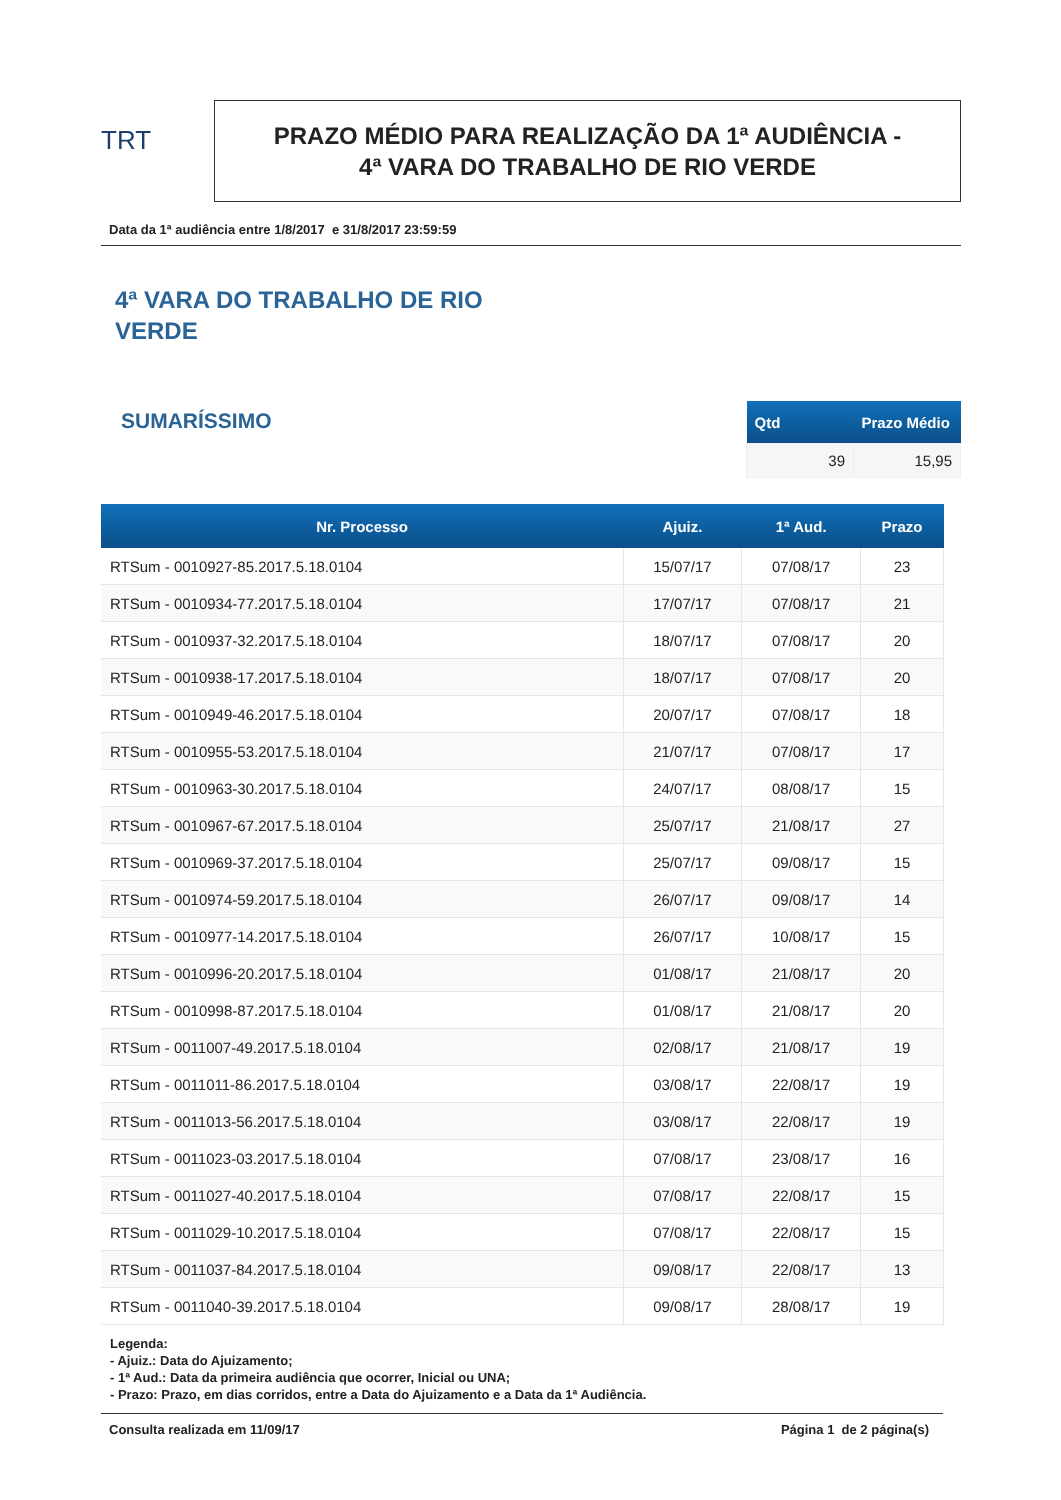TRT
PRAZO MÉDIO PARA REALIZAÇÃO DA 1ª AUDIÊNCIA -
4ª VARA DO TRABALHO DE RIO VERDE
Data da 1ª audiência entre 1/8/2017 e 31/8/2017 23:59:59
4ª VARA DO TRABALHO DE RIO
VERDE
SUMARÍSSIMO
| Qtd | Prazo Médio |
| --- | --- |
| 39 | 15,95 |
| Nr. Processo | Ajuiz. | 1ª Aud. | Prazo |
| --- | --- | --- | --- |
| RTSum - 0010927-85.2017.5.18.0104 | 15/07/17 | 07/08/17 | 23 |
| RTSum - 0010934-77.2017.5.18.0104 | 17/07/17 | 07/08/17 | 21 |
| RTSum - 0010937-32.2017.5.18.0104 | 18/07/17 | 07/08/17 | 20 |
| RTSum - 0010938-17.2017.5.18.0104 | 18/07/17 | 07/08/17 | 20 |
| RTSum - 0010949-46.2017.5.18.0104 | 20/07/17 | 07/08/17 | 18 |
| RTSum - 0010955-53.2017.5.18.0104 | 21/07/17 | 07/08/17 | 17 |
| RTSum - 0010963-30.2017.5.18.0104 | 24/07/17 | 08/08/17 | 15 |
| RTSum - 0010967-67.2017.5.18.0104 | 25/07/17 | 21/08/17 | 27 |
| RTSum - 0010969-37.2017.5.18.0104 | 25/07/17 | 09/08/17 | 15 |
| RTSum - 0010974-59.2017.5.18.0104 | 26/07/17 | 09/08/17 | 14 |
| RTSum - 0010977-14.2017.5.18.0104 | 26/07/17 | 10/08/17 | 15 |
| RTSum - 0010996-20.2017.5.18.0104 | 01/08/17 | 21/08/17 | 20 |
| RTSum - 0010998-87.2017.5.18.0104 | 01/08/17 | 21/08/17 | 20 |
| RTSum - 0011007-49.2017.5.18.0104 | 02/08/17 | 21/08/17 | 19 |
| RTSum - 0011011-86.2017.5.18.0104 | 03/08/17 | 22/08/17 | 19 |
| RTSum - 0011013-56.2017.5.18.0104 | 03/08/17 | 22/08/17 | 19 |
| RTSum - 0011023-03.2017.5.18.0104 | 07/08/17 | 23/08/17 | 16 |
| RTSum - 0011027-40.2017.5.18.0104 | 07/08/17 | 22/08/17 | 15 |
| RTSum - 0011029-10.2017.5.18.0104 | 07/08/17 | 22/08/17 | 15 |
| RTSum - 0011037-84.2017.5.18.0104 | 09/08/17 | 22/08/17 | 13 |
| RTSum - 0011040-39.2017.5.18.0104 | 09/08/17 | 28/08/17 | 19 |
Legenda:
- Ajuiz.: Data do Ajuizamento;
- 1ª Aud.: Data da primeira audiência que ocorrer, Inicial ou UNA;
- Prazo: Prazo, em dias corridos, entre a Data do Ajuizamento e a Data da 1ª Audiência.
Consulta realizada em 11/09/17 Página 1 de 2 página(s)